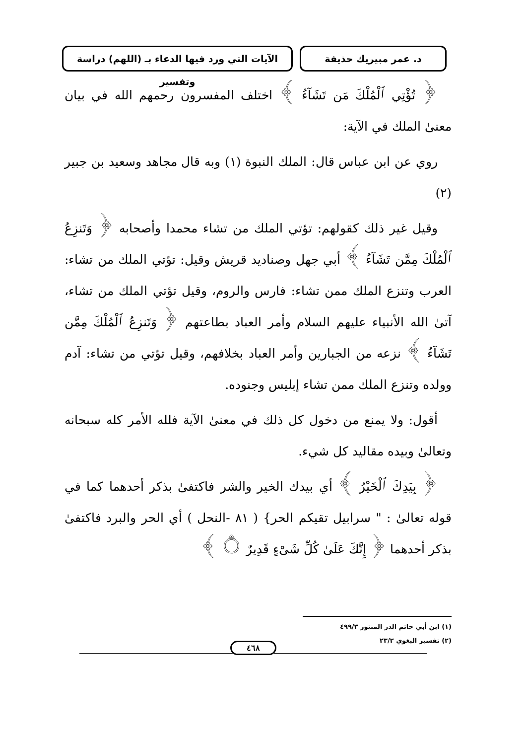د. عمر مبيريك حذيفة الآيات التي ورد فيها الدعاء بـ (اللهم) دراسة وتفسير
﴿ تُؤْتِي ٱلْمُلْكَ مَن تَشَآءُ ﴾ اختلف المفسرون رحمهم الله في بيان معنىٰ الملك في الآية:
روي عن ابن عباس قال: الملك النبوة (١) وبه قال مجاهد وسعيد بن جبير (٢)
وقيل غير ذلك كقولهم: تؤتي الملك من تشاء محمدا وأصحابه ﴿ وَتَنزِعُ ٱلْمُلْكَ مِمَّن تَشَآءُ ﴾ أبي جهل وصناديد قريش وقيل: تؤتي الملك من تشاء: العرب وتنزع الملك ممن تشاء: فارس والروم، وقيل تؤتي الملك من تشاء، آتىٰ الله الأنبياء عليهم السلام وأمر العباد بطاعتهم ﴿ وَتَنزِعُ ٱلْمُلْكَ مِمَّن تَشَآءُ ﴾ نزعه من الجبارين وأمر العباد بخلافهم، وقيل تؤتي من تشاء: آدم وولده وتنزع الملك ممن تشاء إبليس وجنوده.
أقول: ولا يمنع من دخول كل ذلك في معنىٰ الآية فلله الأمر كله سبحانه وتعالىٰ وبيده مقاليد كل شيء.
﴿ بِيَدِكَ ٱلْخَيْرُ ﴾ أي بيدك الخير والشر فاكتفىٰ بذكر أحدهما كما في قوله تعالىٰ : " سرابيل تقيكم الحر} ( ٨١ -النحل ) أي الحر والبرد فاكتفىٰ بذكر أحدهما ﴿ إِنَّكَ عَلَىٰ كُلِّ شَىْءٍ قَدِيرٌ ۝ ﴾
(١) ابن أبي حاتم الدر المنثور ٤٩٩/٣
(٢) تفسير البغوي ٢٣/٢
٤٦٨